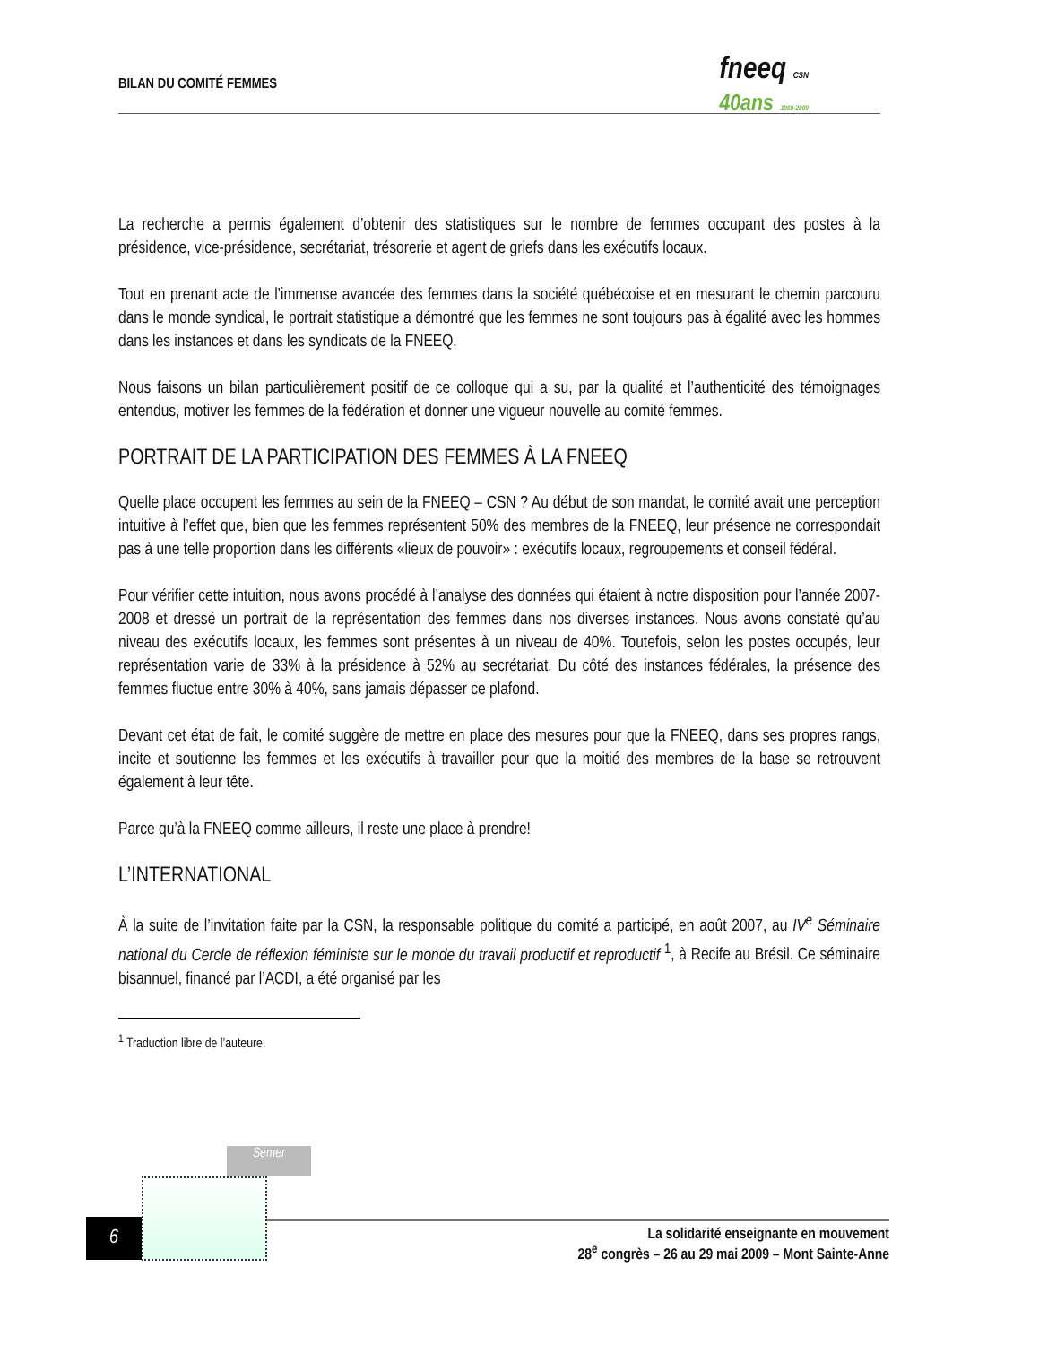BILAN DU COMITÉ FEMMES
fneeq CSN
40ans 1969-2009
La recherche a permis également d’obtenir des statistiques sur le nombre de femmes occupant des postes à la présidence, vice-présidence, secrétariat, trésorerie et agent de griefs dans les exécutifs locaux.
Tout en prenant acte de l’immense avancée des femmes dans la société québécoise et en mesurant le chemin parcouru dans le monde syndical, le portrait statistique a démontré que les femmes ne sont toujours pas à égalité avec les hommes dans les instances et dans les syndicats de la FNEEQ.
Nous faisons un bilan particulièrement positif de ce colloque qui a su, par la qualité et l’authenticité des témoignages entendus, motiver les femmes de la fédération et donner une vigueur nouvelle au comité femmes.
PORTRAIT DE LA PARTICIPATION DES FEMMES À LA FNEEQ
Quelle place occupent les femmes au sein de la FNEEQ – CSN ? Au début de son mandat, le comité avait une perception intuitive à l’effet que, bien que les femmes représentent 50% des membres de la FNEEQ, leur présence ne correspondait pas à une telle proportion dans les différents «lieux de pouvoir» : exécutifs locaux, regroupements et conseil fédéral.
Pour vérifier cette intuition, nous avons procédé à l’analyse des données qui étaient à notre disposition pour l’année 2007-2008 et dressé un portrait de la représentation des femmes dans nos diverses instances. Nous avons constaté qu’au niveau des exécutifs locaux, les femmes sont présentes à un niveau de 40%. Toutefois, selon les postes occupés, leur représentation varie de 33% à la présidence à 52% au secrétariat. Du côté des instances fédérales, la présence des femmes fluctue entre 30% à 40%, sans jamais dépasser ce plafond.
Devant cet état de fait, le comité suggère de mettre en place des mesures pour que la FNEEQ, dans ses propres rangs, incite et soutienne les femmes et les exécutifs à travailler pour que la moitié des membres de la base se retrouvent également à leur tête.
Parce qu’à la FNEEQ comme ailleurs, il reste une place à prendre!
L’INTERNATIONAL
À la suite de l’invitation faite par la CSN, la responsable politique du comité a participé, en août 2007, au IV<sup>e</sup> Séminaire national du Cercle de réflexion féministe sur le monde du travail productif et reproductif <sup>1</sup>, à Recife au Brésil. Ce séminaire bisannuel, financé par l’ACDI, a été organisé par les
<sup>1</sup> Traduction libre de l’auteure.
Semer
6
La solidarité enseignante en mouvement
28<sup>e</sup> congrès – 26 au 29 mai 2009 – Mont Sainte-Anne